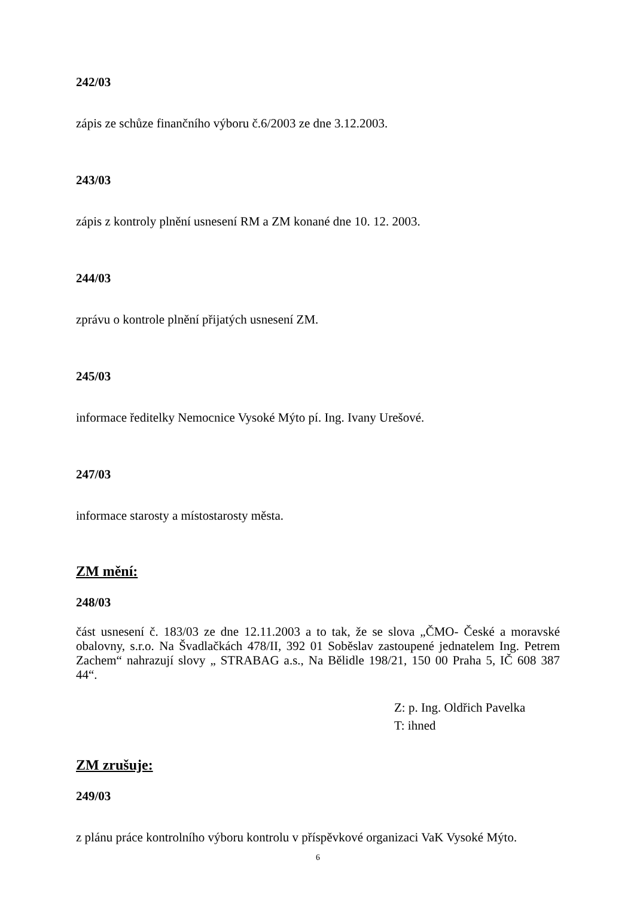242/03
zápis ze schůze finančního výboru č.6/2003 ze dne 3.12.2003.
243/03
zápis z kontroly plnění usnesení RM a ZM konané dne 10. 12. 2003.
244/03
zprávu o kontrole plnění přijatých usnesení ZM.
245/03
informace ředitelky Nemocnice Vysoké Mýto pí. Ing. Ivany Urešové.
247/03
informace starosty a místostarosty města.
ZM mění:
248/03
část usnesení č. 183/03 ze dne 12.11.2003 a to tak, že se slova „ČMO- České a moravské obalovny, s.r.o. Na Švadlačkách 478/II, 392 01 Soběslav zastoupené jednatelem Ing. Petrem Zachem“ nahrazují slovy „ STRABAG a.s., Na Bělidle 198/21, 150 00 Praha 5, IČ 608 387 44“.
Z: p. Ing. Oldřich Pavelka
T: ihned
ZM zrušuje:
249/03
z plánu práce kontrolního výboru kontrolu v příspěvkové organizaci VaK Vysoké Mýto.
6